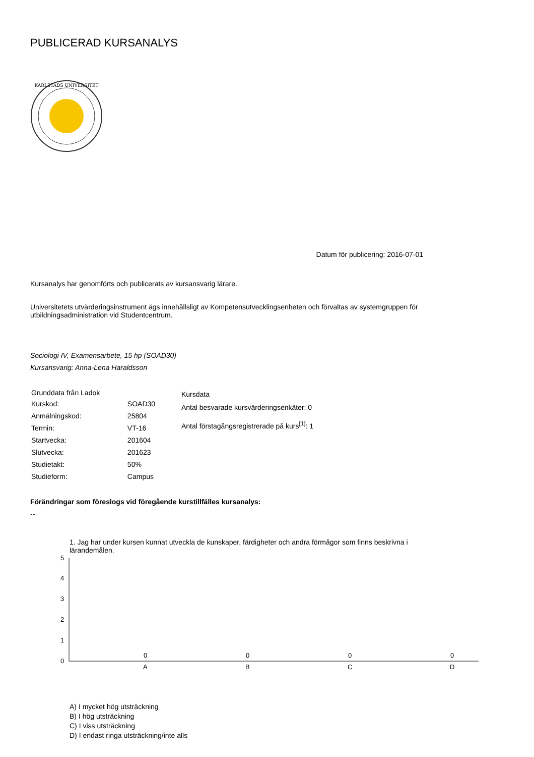PUBLICERAD KURSANALYS
KARLSTADS UNIVERSITET
Datum för publicering: 2016-07-01
Kursanalys har genomförts och publicerats av kursansvarig lärare.
Universitetets utvärderingsinstrument ägs innehållsligt av Kompetensutvecklingsenheten och förvaltas av systemgruppen för utbildningsadministration vid Studentcentrum.
Sociologi IV, Examensarbete, 15 hp (SOAD30)
Kursansvarig: Anna-Lena Haraldsson
| Grunddata från Ladok | |
| --- | --- |
| Kurskod: | SOAD30 |
| Anmälningskod: | 25804 |
| Termin: | VT-16 |
| Startvecka: | 201604 |
| Slutvecka: | 201623 |
| Studietakt: | 50% |
| Studieform: | Campus |
Kursdata
Antal besvarade kursvärderingsenkäter: 0
Antal förstagångsregistrerade på kurs<sup>[1]</sup>: 1
Förändringar som föreslogs vid föregående kurstillfälles kursanalys:
--
1. Jag har under kursen kunnat utveckla de kunskaper, färdigheter och andra förmågor som finns beskrivna i lärandemålen.
0
1
2
3
4
5
0
0
0
0
A
B
C
D
A) I mycket hög utsträckning
B) I hög utsträckning
C) I viss utsträckning
D) I endast ringa utsträckning/inte alls